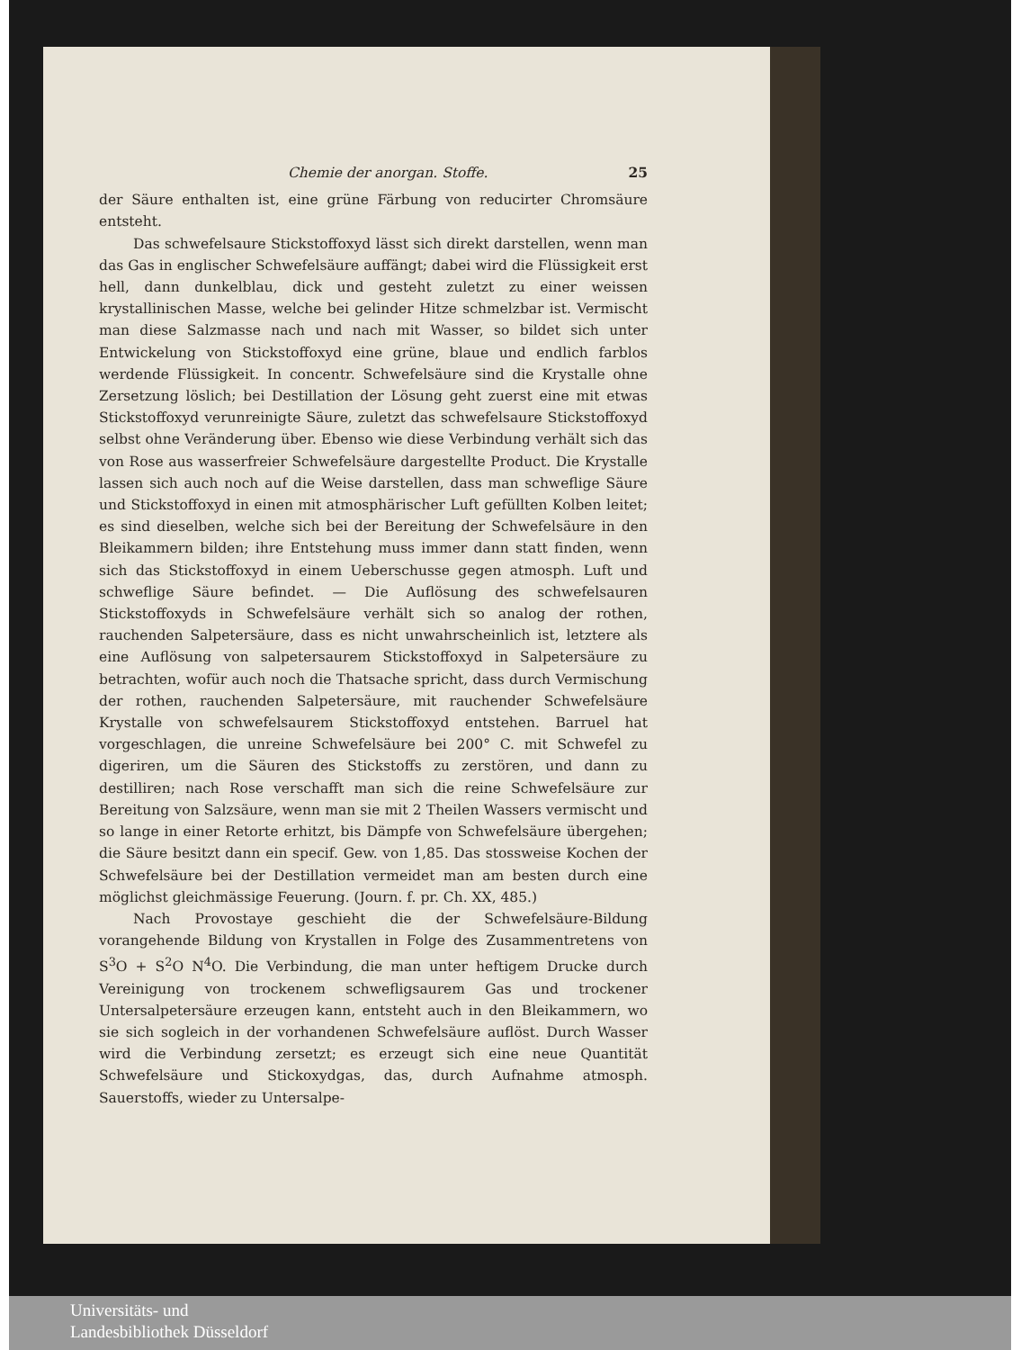Chemie der anorgan. Stoffe. 25
der Säure enthalten ist, eine grüne Färbung von reducirter Chromsäure entsteht.
Das schwefelsaure Stickstoffoxyd lässt sich direkt darstellen, wenn man das Gas in englischer Schwefelsäure auffängt; dabei wird die Flüssigkeit erst hell, dann dunkelblau, dick und gesteht zuletzt zu einer weissen krystallinischen Masse, welche bei gelinder Hitze schmelzbar ist. Vermischt man diese Salzmasse nach und nach mit Wasser, so bildet sich unter Entwickelung von Stickstoffoxyd eine grüne, blaue und endlich farblos werdende Flüssigkeit. In concentr. Schwefelsäure sind die Krystalle ohne Zersetzung löslich; bei Destillation der Lösung geht zuerst eine mit etwas Stickstoffoxyd verunreinigte Säure, zuletzt das schwefelsaure Stickstoffoxyd selbst ohne Veränderung über. Ebenso wie diese Verbindung verhält sich das von Rose aus wasserfreier Schwefelsäure dargestellte Product. Die Krystalle lassen sich auch noch auf die Weise darstellen, dass man schweflige Säure und Stickstoffoxyd in einen mit atmosphärischer Luft gefüllten Kolben leitet; es sind dieselben, welche sich bei der Bereitung der Schwefelsäure in den Bleikammern bilden; ihre Entstehung muss immer dann statt finden, wenn sich das Stickstoffoxyd in einem Ueberschusse gegen atmosph. Luft und schweflige Säure befindet. — Die Auflösung des schwefelsauren Stickstoffoxyds in Schwefelsäure verhält sich so analog der rothen, rauchenden Salpetersäure, dass es nicht unwahrscheinlich ist, letztere als eine Auflösung von salpetersaurem Stickstoffoxyd in Salpetersäure zu betrachten, wofür auch noch die Thatsache spricht, dass durch Vermischung der rothen, rauchenden Salpetersäure, mit rauchender Schwefelsäure Krystalle von schwefelsaurem Stickstoffoxyd entstehen. Barruel hat vorgeschlagen, die unreine Schwefelsäure bei 200° C. mit Schwefel zu digeriren, um die Säuren des Stickstoffs zu zerstören, und dann zu destilliren; nach Rose verschafft man sich die reine Schwefelsäure zur Bereitung von Salzsäure, wenn man sie mit 2 Theilen Wassers vermischt und so lange in einer Retorte erhitzt, bis Dämpfe von Schwefelsäure übergehen; die Säure besitzt dann ein specif. Gew. von 1,85. Das stossweise Kochen der Schwefelsäure bei der Destillation vermeidet man am besten durch eine möglichst gleichmässige Feuerung. (Journ. f. pr. Ch. XX, 485.)
Nach Provostaye geschieht die der Schwefelsäure-Bildung vorangehende Bildung von Krystallen in Folge des Zusammentretens von S<sup>3</sup>O + S<sup>2</sup>O N<sup>4</sup>O. Die Verbindung, die man unter heftigem Drucke durch Vereinigung von trockenem schwefligsaurem Gas und trockener Untersalpetersäure erzeugen kann, entsteht auch in den Bleikammern, wo sie sich sogleich in der vorhandenen Schwefelsäure auflöst. Durch Wasser wird die Verbindung zersetzt; es erzeugt sich eine neue Quantität Schwefelsäure und Stickoxydgas, das, durch Aufnahme atmosph. Sauerstoffs, wieder zu Untersalpe-
Universitäts- und
Landesbibliothek Düsseldorf